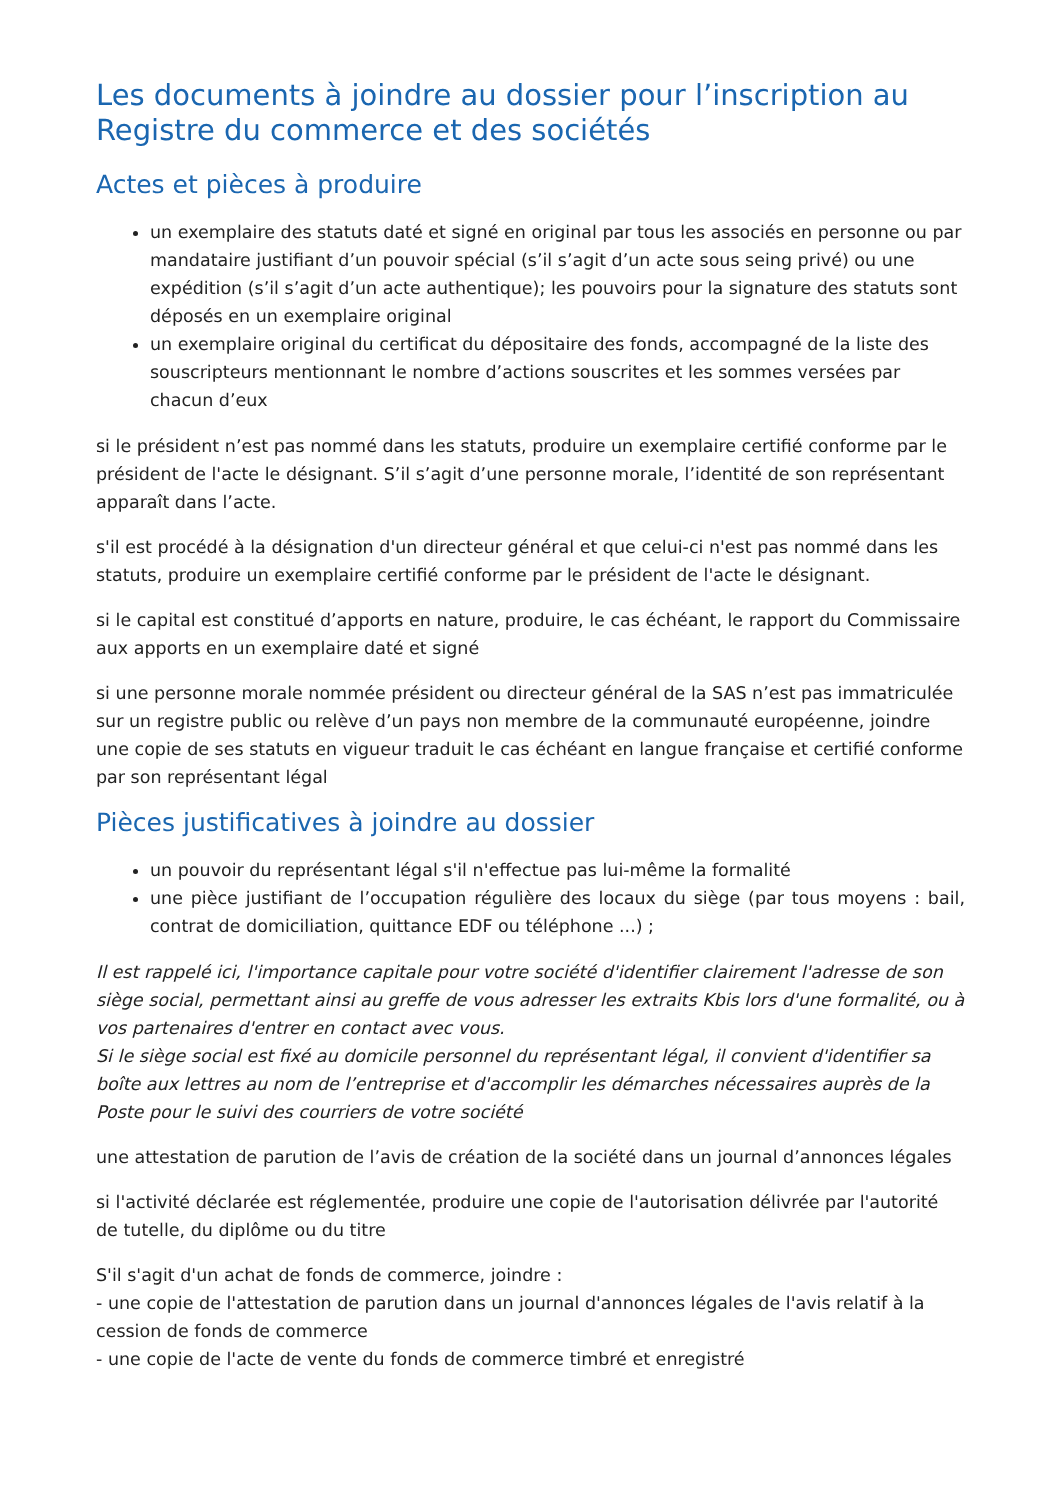Les documents à joindre au dossier pour l’inscription au Registre du commerce et des sociétés
Actes et pièces à produire
un exemplaire des statuts daté et signé en original par tous les associés en personne ou par mandataire justifiant d’un pouvoir spécial (s’il s’agit d’un acte sous seing privé) ou une expédition (s’il s’agit d’un acte authentique); les pouvoirs pour la signature des statuts sont déposés en un exemplaire original
un exemplaire original du certificat du dépositaire des fonds, accompagné de la liste des souscripteurs mentionnant le nombre d’actions souscrites et les sommes versées par chacun d’eux
si le président n’est pas nommé dans les statuts, produire un exemplaire certifié conforme par le président de l'acte le désignant. S’il s’agit d’une personne morale, l’identité de son représentant apparaît dans l’acte.
s'il est procédé à la désignation d'un directeur général et que celui-ci n'est pas nommé dans les statuts, produire un exemplaire certifié conforme par le président de l'acte le désignant.
si le capital est constitué d’apports en nature, produire, le cas échéant, le rapport du Commissaire aux apports en un exemplaire daté et signé
si une personne morale nommée président ou directeur général de la SAS n’est pas immatriculée sur un registre public ou relève d’un pays non membre de la communauté européenne, joindre une copie de ses statuts en vigueur traduit le cas échéant en langue française et certifié conforme par son représentant légal
Pièces justificatives à joindre au dossier
un pouvoir du représentant légal s'il n'effectue pas lui-même la formalité
une pièce justifiant de l’occupation régulière des locaux du siège (par tous moyens : bail, contrat de domiciliation, quittance EDF ou téléphone ...) ;
Il est rappelé ici, l'importance capitale pour votre société d'identifier clairement l'adresse de son siège social, permettant ainsi au greffe de vous adresser les extraits Kbis lors d'une formalité, ou à vos partenaires d'entrer en contact avec vous.
Si le siège social est fixé au domicile personnel du représentant légal, il convient d'identifier sa boîte aux lettres au nom de l’entreprise et d'accomplir les démarches nécessaires auprès de la Poste pour le suivi des courriers de votre société
une attestation de parution de l’avis de création de la société dans un journal d’annonces légales
si l'activité déclarée est réglementée, produire une copie de l'autorisation délivrée par l'autorité de tutelle, du diplôme ou du titre
S'il s'agit d'un achat de fonds de commerce, joindre :
- une copie de l'attestation de parution dans un journal d'annonces légales de l'avis relatif à la cession de fonds de commerce
- une copie de l'acte de vente du fonds de commerce timbré et enregistré